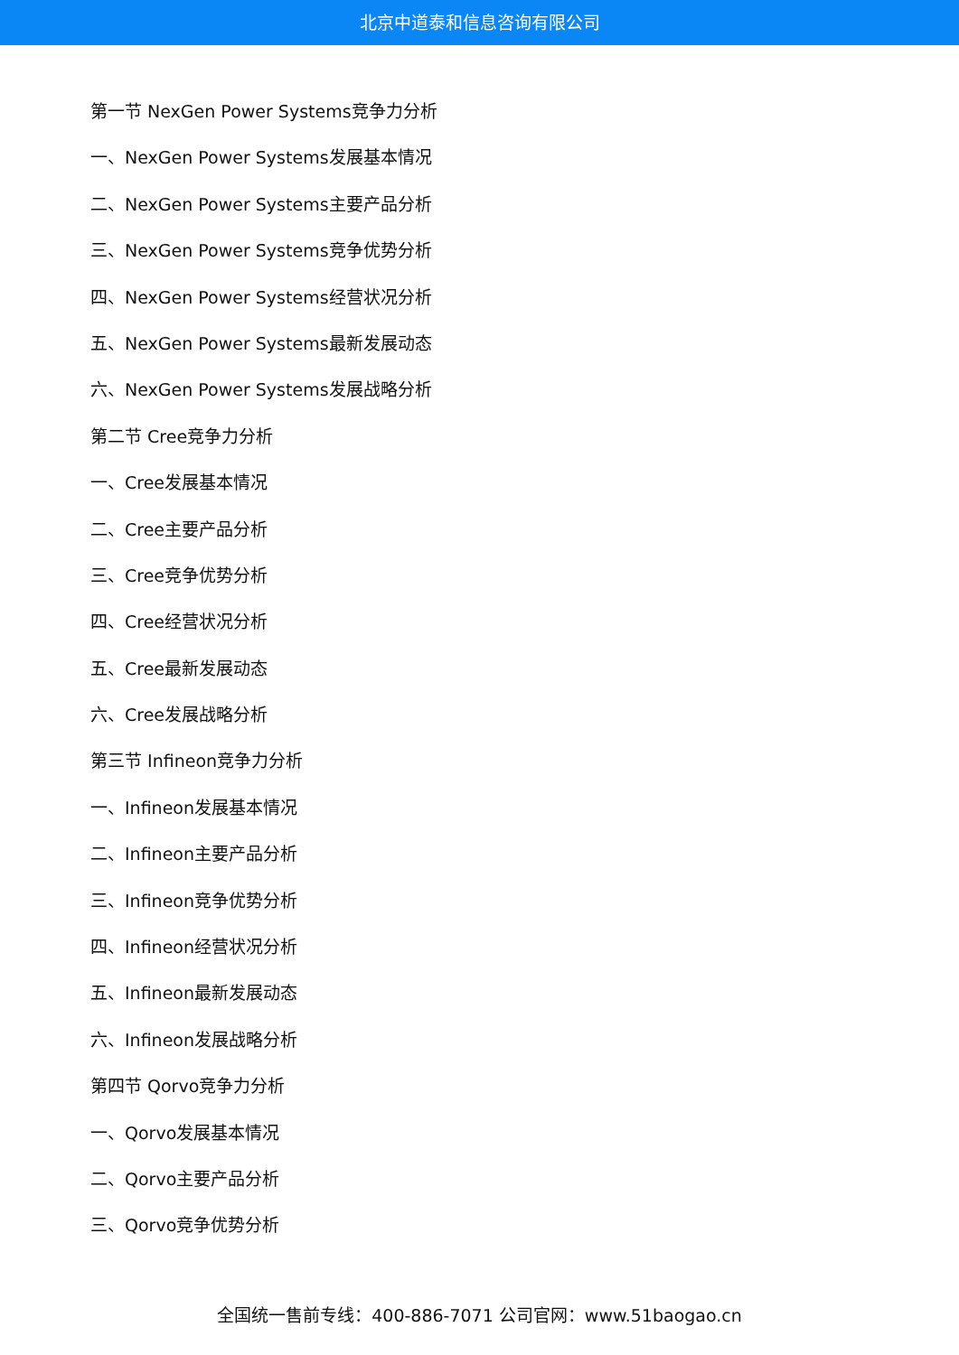北京中道泰和信息咨询有限公司
第一节 NexGen Power Systems竞争力分析
一、NexGen Power Systems发展基本情况
二、NexGen Power Systems主要产品分析
三、NexGen Power Systems竞争优势分析
四、NexGen Power Systems经营状况分析
五、NexGen Power Systems最新发展动态
六、NexGen Power Systems发展战略分析
第二节 Cree竞争力分析
一、Cree发展基本情况
二、Cree主要产品分析
三、Cree竞争优势分析
四、Cree经营状况分析
五、Cree最新发展动态
六、Cree发展战略分析
第三节 Infineon竞争力分析
一、Infineon发展基本情况
二、Infineon主要产品分析
三、Infineon竞争优势分析
四、Infineon经营状况分析
五、Infineon最新发展动态
六、Infineon发展战略分析
第四节 Qorvo竞争力分析
一、Qorvo发展基本情况
二、Qorvo主要产品分析
三、Qorvo竞争优势分析
全国统一售前专线：400-886-7071 公司官网：www.51baogao.cn